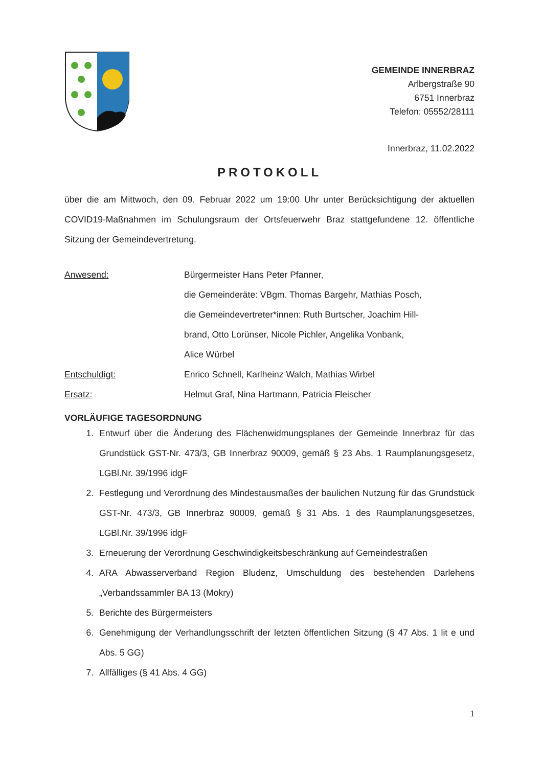GEMEINDE INNERBRAZ
Arlbergstraße 90
6751 Innerbraz
Telefon: 05552/28111
Innerbraz, 11.02.2022
PROTOKOLL
über die am Mittwoch, den 09. Februar 2022 um 19:00 Uhr unter Berücksichtigung der aktuellen COVID19-Maßnahmen im Schulungsraum der Ortsfeuerwehr Braz stattgefundene 12. öffentliche Sitzung der Gemeindevertretung.
Anwesend:
Bürgermeister Hans Peter Pfanner,
die Gemeinderäte: VBgm. Thomas Bargehr, Mathias Posch,
die Gemeindevertreter*innen: Ruth Burtscher, Joachim Hill-
brand, Otto Lorünser, Nicole Pichler, Angelika Vonbank,
Alice Würbel
Entschuldigt:
Enrico Schnell, Karlheinz Walch, Mathias Wirbel
Ersatz:
Helmut Graf, Nina Hartmann, Patricia Fleischer
VORLÄUFIGE TAGESORDNUNG
1. Entwurf über die Änderung des Flächenwidmungsplanes der Gemeinde Innerbraz für das Grundstück GST-Nr. 473/3, GB Innerbraz 90009, gemäß § 23 Abs. 1 Raumplanungsgesetz, LGBl.Nr. 39/1996 idgF
2. Festlegung und Verordnung des Mindestausmaßes der baulichen Nutzung für das Grundstück GST-Nr. 473/3, GB Innerbraz 90009, gemäß § 31 Abs. 1 des Raumplanungsgesetzes, LGBl.Nr. 39/1996 idgF
3. Erneuerung der Verordnung Geschwindigkeitsbeschränkung auf Gemeindestraßen
4. ARA Abwasserverband Region Bludenz, Umschuldung des bestehenden Darlehens „Verbandssammler BA 13 (Mokry)
5. Berichte des Bürgermeisters
6. Genehmigung der Verhandlungsschrift der letzten öffentlichen Sitzung (§ 47 Abs. 1 lit e und Abs. 5 GG)
7. Allfälliges (§ 41 Abs. 4 GG)
1